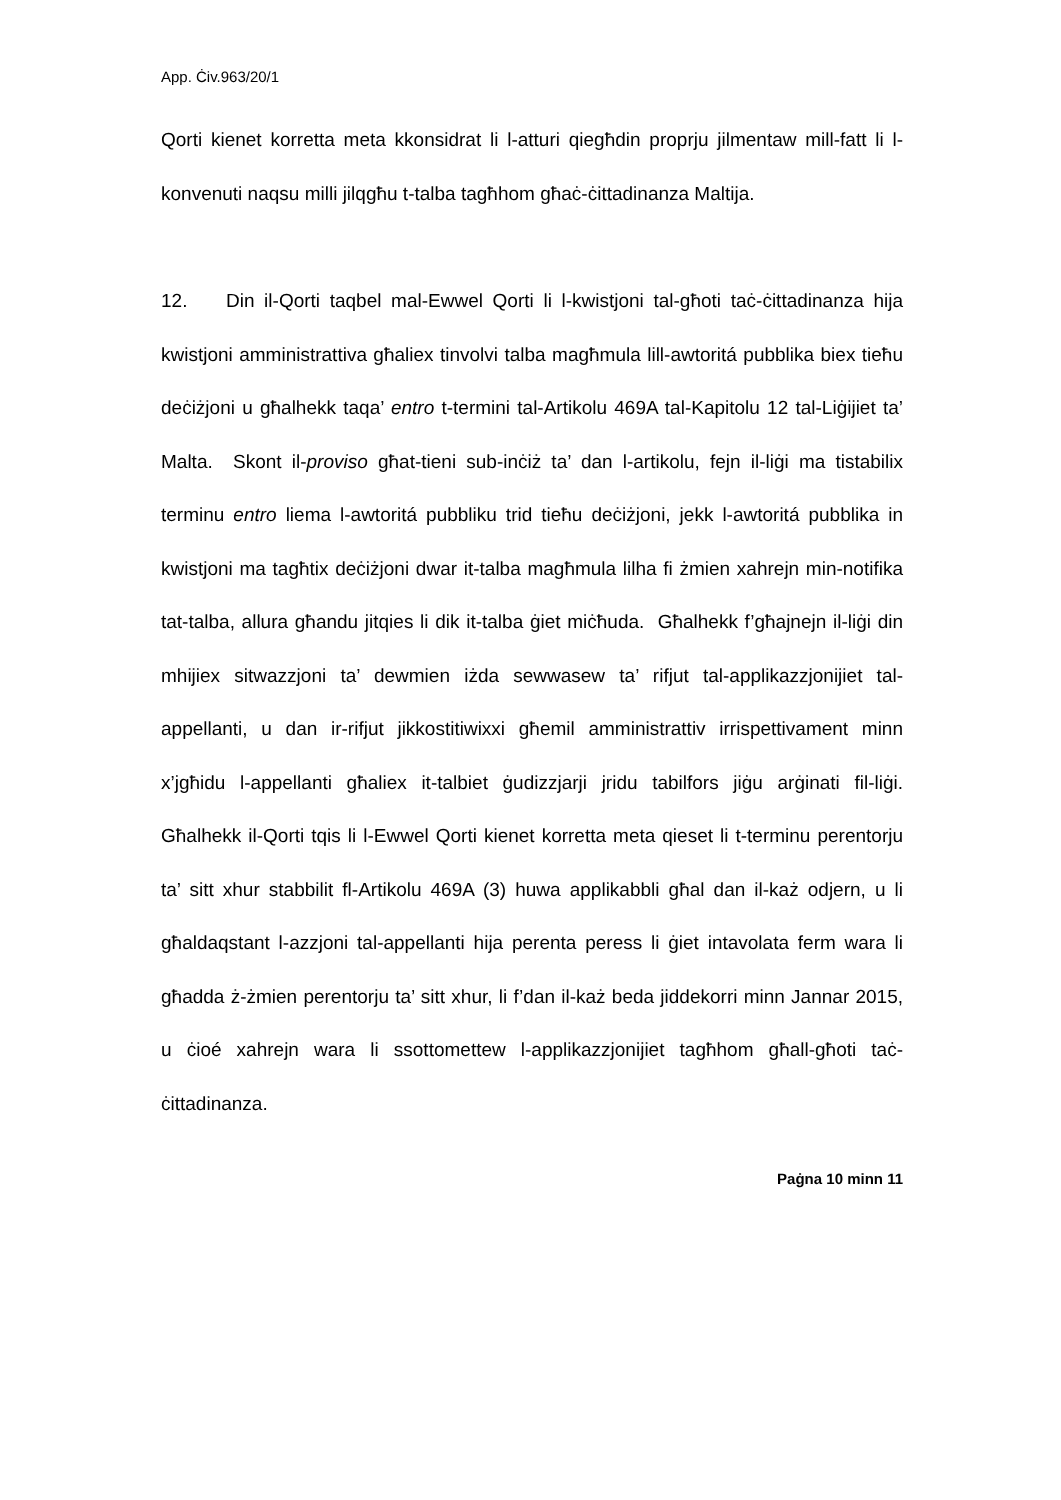App. Ċiv.963/20/1
Qorti kienet korretta meta kkonsidrat li l-atturi qiegħdin proprju jilmentaw mill-fatt li l-konvenuti naqsu milli jilqgħu t-talba tagħhom għaċ-ċittadinanza Maltija.
12. Din il-Qorti taqbel mal-Ewwel Qorti li l-kwistjoni tal-għoti taċ-ċittadinanza hija kwistjoni amministrattiva għaliex tinvolvi talba magħmula lill-awtoritá pubblika biex tieħu deċiżjoni u għalhekk taqa’ entro t-termini tal-Artikolu 469A tal-Kapitolu 12 tal-Liġijiet ta’ Malta. Skont il-proviso għat-tieni sub-inċiż ta’ dan l-artikolu, fejn il-liġi ma tistabilix terminu entro liema l-awtoritá pubbliku trid tieħu deċiżjoni, jekk l-awtoritá pubblika in kwistjoni ma tagħtix deċiżjoni dwar it-talba magħmula lilha fi żmien xahrejn min-notifika tat-talba, allura għandu jitqies li dik it-talba ġiet miċħuda. Għalhekk f’għajnejn il-liġi din mhijiex sitwazzjoni ta’ dewmien iżda sewwasew ta’ rifjut tal-applikazzjonijiet tal-appellanti, u dan ir-rifjut jikkostitiwixxi għemil amministrattiv irrispettivament minn x’jgħidu l-appellanti għaliex it-talbiet ġudizzjarji jridu tabilfors jiġu arġinati fil-liġi. Għalhekk il-Qorti tqis li l-Ewwel Qorti kienet korretta meta qieset li t-terminu perentorju ta’ sitt xhur stabbilit fl-Artikolu 469A (3) huwa applikabbli għal dan il-każ odjern, u li għaldaqstant l-azzjoni tal-appellanti hija perenta peress li ġiet intavolata ferm wara li għadda ż-żmien perentorju ta’ sitt xhur, li f’dan il-każ beda jiddekorri minn Jannar 2015, u ċioé xahrejn wara li ssottomettew l-applikazzjonijiet tagħhom għall-għoti taċ-ċittadinanza.
Paġna 10 minn 11